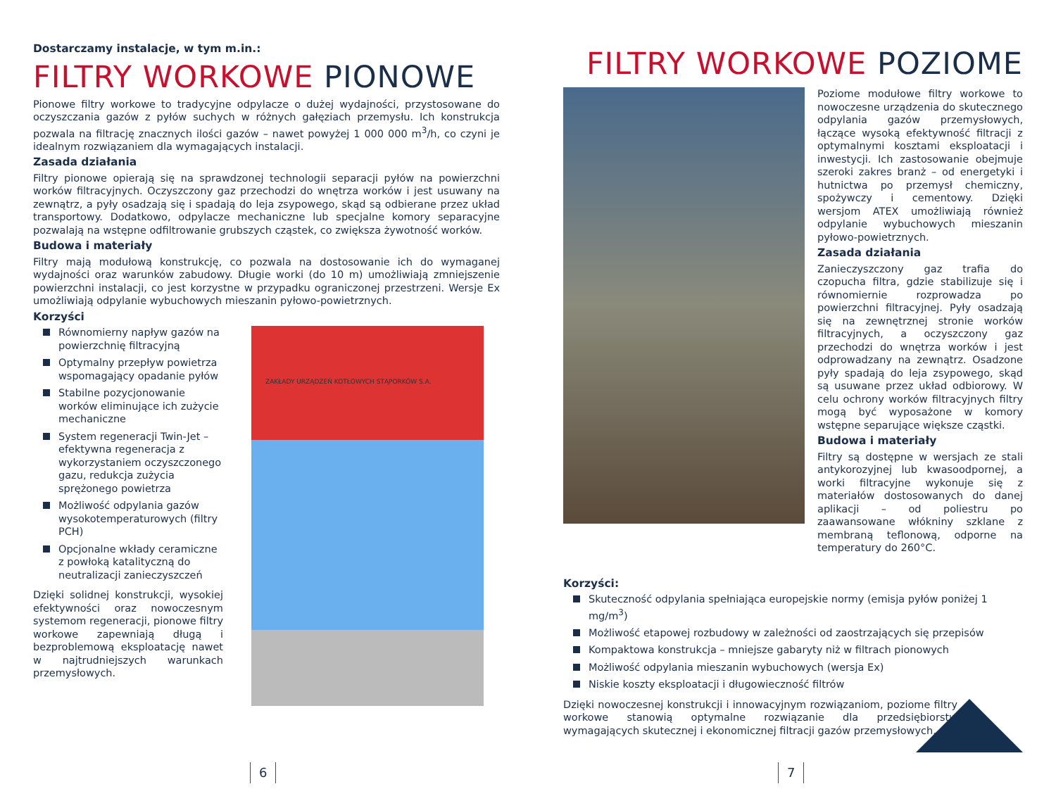Dostarczamy instalacje, w tym m.in.:
FILTRY WORKOWE PIONOWE
Pionowe filtry workowe to tradycyjne odpylacze o dużej wydajności, przystosowane do oczyszczania gazów z pyłów suchych w różnych gałęziach przemysłu. Ich konstrukcja pozwala na filtrację znacznych ilości gazów – nawet powyżej 1 000 000 m<sup>3</sup>/h, co czyni je idealnym rozwiązaniem dla wymagających instalacji.
Zasada działania
Filtry pionowe opierają się na sprawdzonej technologii separacji pyłów na powierzchni worków filtracyjnych. Oczyszczony gaz przechodzi do wnętrza worków i jest usuwany na zewnątrz, a pyły osadzają się i spadają do leja zsypowego, skąd są odbierane przez układ transportowy. Dodatkowo, odpylacze mechaniczne lub specjalne komory separacyjne pozwalają na wstępne odfiltrowanie grubszych cząstek, co zwiększa żywotność worków.
Budowa i materiały
Filtry mają modułową konstrukcję, co pozwala na dostosowanie ich do wymaganej wydajności oraz warunków zabudowy. Długie worki (do 10 m) umożliwiają zmniejszenie powierzchni instalacji, co jest korzystne w przypadku ograniczonej przestrzeni. Wersje Ex umożliwiają odpylanie wybuchowych mieszanin pyłowo-powietrznych.
Korzyści
Równomierny napływ gazów na powierzchnię filtracyjną
Optymalny przepływ powietrza wspomagający opadanie pyłów
Stabilne pozycjonowanie worków eliminujące ich zużycie mechaniczne
System regeneracji Twin-Jet – efektywna regeneracja z wykorzystaniem oczyszczonego gazu, redukcja zużycia sprężonego powietrza
Możliwość odpylania gazów wysokotemperaturowych (filtry PCH)
Opcjonalne wkłady ceramiczne z powłoką katalityczną do neutralizacji zanieczyszczeń
Dzięki solidnej konstrukcji, wysokiej efektywności oraz nowoczesnym systemom regeneracji, pionowe filtry workowe zapewniają długą i bezproblemową eksploatację nawet w najtrudniejszych warunkach przemysłowych.
ZAKŁADY URZĄDZEŃ KOTŁOWYCH STĄPORKÓW S.A.
6
FILTRY WORKOWE POZIOME
Poziome modułowe filtry workowe to nowoczesne urządzenia do skutecznego odpylania gazów przemysłowych, łączące wysoką efektywność filtracji z optymalnymi kosztami eksploatacji i inwestycji. Ich zastosowanie obejmuje szeroki zakres branż – od energetyki i hutnictwa po przemysł chemiczny, spożywczy i cementowy. Dzięki wersjom ATEX umożliwiają również odpylanie wybuchowych mieszanin pyłowo-powietrznych.
Zasada działania
Zanieczyszczony gaz trafia do czopucha filtra, gdzie stabilizuje się i równomiernie rozprowadza po powierzchni filtracyjnej. Pyły osadzają się na zewnętrznej stronie worków filtracyjnych, a oczyszczony gaz przechodzi do wnętrza worków i jest odprowadzany na zewnątrz. Osadzone pyły spadają do leja zsypowego, skąd są usuwane przez układ odbiorowy. W celu ochrony worków filtracyjnych filtry mogą być wyposażone w komory wstępne separujące większe cząstki.
Budowa i materiały
Filtry są dostępne w wersjach ze stali antykorozyjnej lub kwasoodpornej, a worki filtracyjne wykonuje się z materiałów dostosowanych do danej aplikacji – od poliestru po zaawansowane włókniny szklane z membraną teflonową, odporne na temperatury do 260°C.
Korzyści:
Skuteczność odpylania spełniająca europejskie normy (emisja pyłów poniżej 1 mg/m<sup>3</sup>)
Możliwość etapowej rozbudowy w zależności od zaostrzających się przepisów
Kompaktowa konstrukcja – mniejsze gabaryty niż w filtrach pionowych
Możliwość odpylania mieszanin wybuchowych (wersja Ex)
Niskie koszty eksploatacji i długowieczność filtrów
Dzięki nowoczesnej konstrukcji i innowacyjnym rozwiązaniom, poziome filtry workowe stanowią optymalne rozwiązanie dla przedsiębiorstw wymagających skutecznej i ekonomicznej filtracji gazów przemysłowych.
7